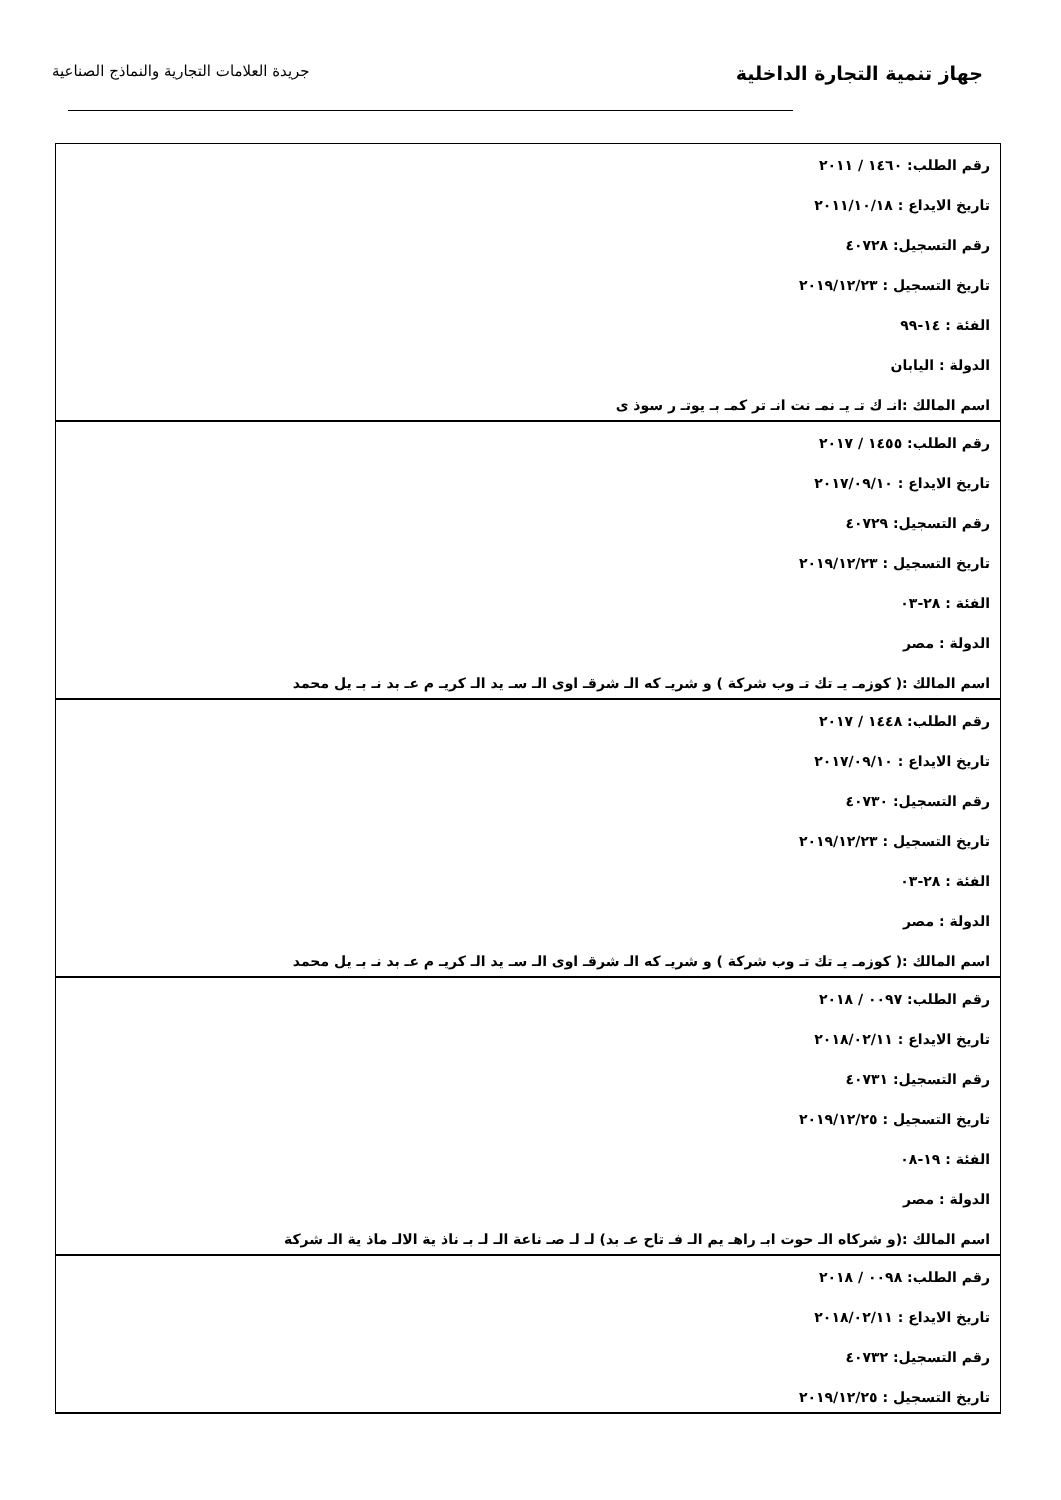جهاز تنمية التجارة الداخلية
جريدة العلامات التجارية والنماذج الصناعية
| رقم الطلب: ١٤٦٠ / ٢٠١١ تاريخ الايداع : ٢٠١١/١٠/١٨ رقم التسجيل: ٤٠٧٢٨ تاريخ التسجيل : ٢٠١٩/١٢/٢٣ الفئة : ١٤-٩٩ الدولة : اليابان اسم المالك :انـ ك تـ يـ نمـ نت انـ تر كمـ بـ يوتـ ر سوذ ى |
| رقم الطلب: ١٤٥٥ / ٢٠١٧ تاريخ الايداع : ٢٠١٧/٠٩/١٠ رقم التسجيل: ٤٠٧٢٩ تاريخ التسجيل : ٢٠١٩/١٢/٢٣ الفئة : ٢٨-٠٣ الدولة : مصر اسم المالك :( كوزمـ يـ تك تـ وب شركة ) و شريـ كه الـ شرقـ اوى الـ سـ يد الـ كريـ م عـ بد نـ بـ يل محمد |
| رقم الطلب: ١٤٤٨ / ٢٠١٧ تاريخ الايداع : ٢٠١٧/٠٩/١٠ رقم التسجيل: ٤٠٧٣٠ تاريخ التسجيل : ٢٠١٩/١٢/٢٣ الفئة : ٢٨-٠٣ الدولة : مصر اسم المالك :( كوزمـ يـ تك تـ وب شركة ) و شريـ كه الـ شرقـ اوى الـ سـ يد الـ كريـ م عـ بد نـ بـ يل محمد |
| رقم الطلب: ٠٠٩٧ / ٢٠١٨ تاريخ الايداع : ٢٠١٨/٠٢/١١ رقم التسجيل: ٤٠٧٣١ تاريخ التسجيل : ٢٠١٩/١٢/٢٥ الفئة : ١٩-٠٨ الدولة : مصر اسم المالك :(و شركاه الـ حوت ابـ راهـ يم الـ فـ تاح عـ بد) لـ لـ صـ ناعة الـ لـ بـ ناذ ية الالـ ماذ ية الـ شركة |
| رقم الطلب: ٠٠٩٨ / ٢٠١٨ تاريخ الايداع : ٢٠١٨/٠٢/١١ رقم التسجيل: ٤٠٧٣٢ تاريخ التسجيل : ٢٠١٩/١٢/٢٥ |